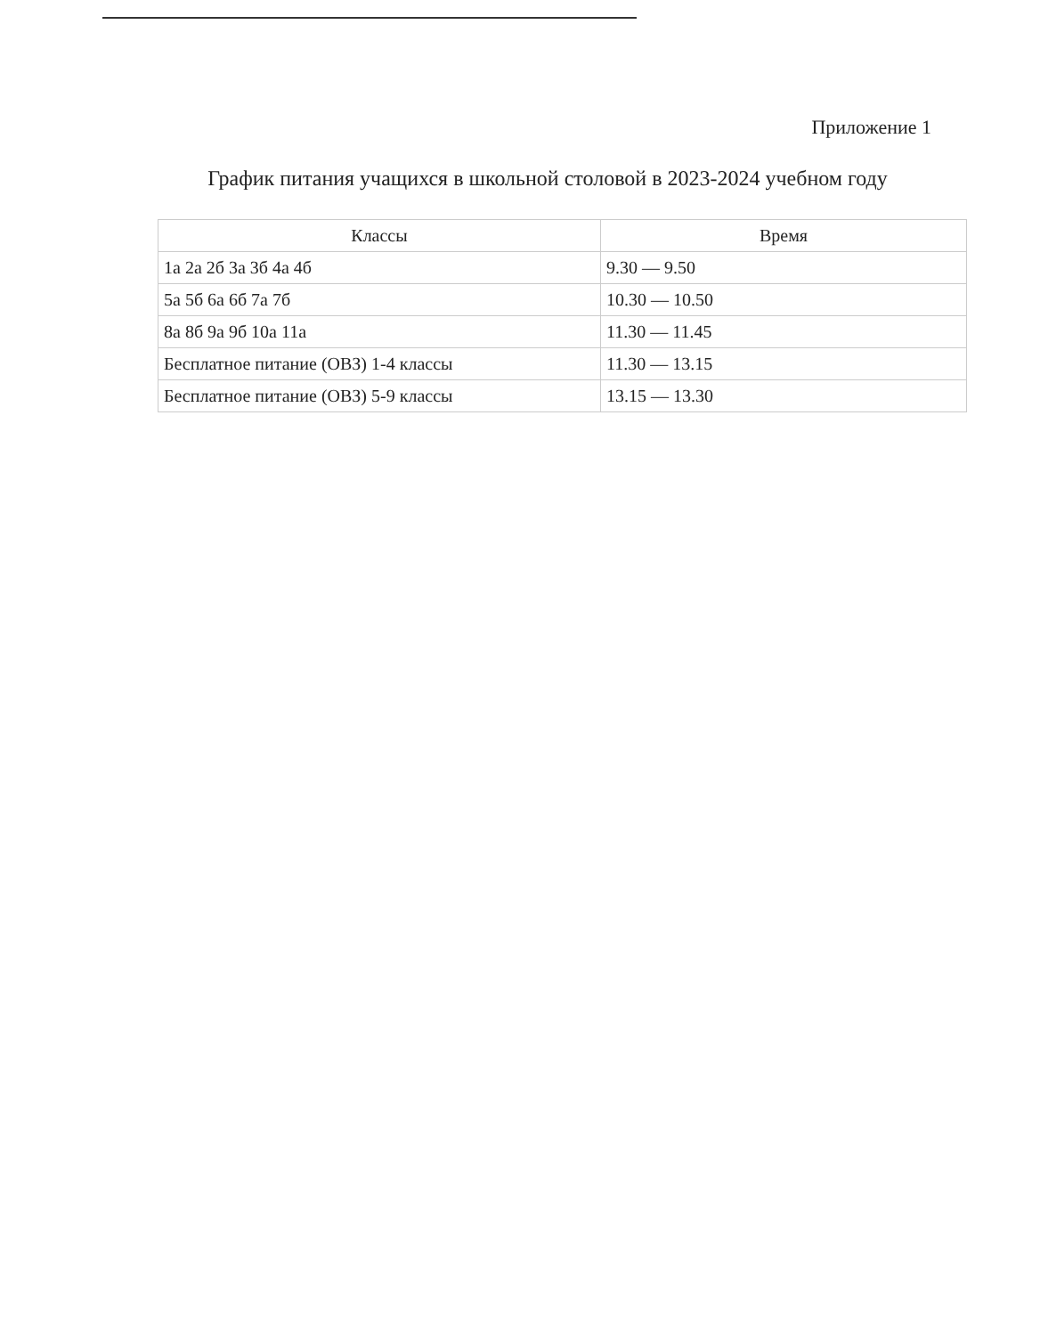Приложение 1
График питания учащихся в школьной столовой в 2023-2024 учебном году
| Классы | Время |
| --- | --- |
| 1а 2а 2б 3а 3б 4а 4б | 9.30 — 9.50 |
| 5а 5б 6а 6б 7а 7б | 10.30 — 10.50 |
| 8а 8б 9а 9б 10а 11а | 11.30 — 11.45 |
| Бесплатное питание (ОВЗ) 1-4 классы | 11.30 — 13.15 |
| Бесплатное питание (ОВЗ) 5-9 классы | 13.15 — 13.30 |